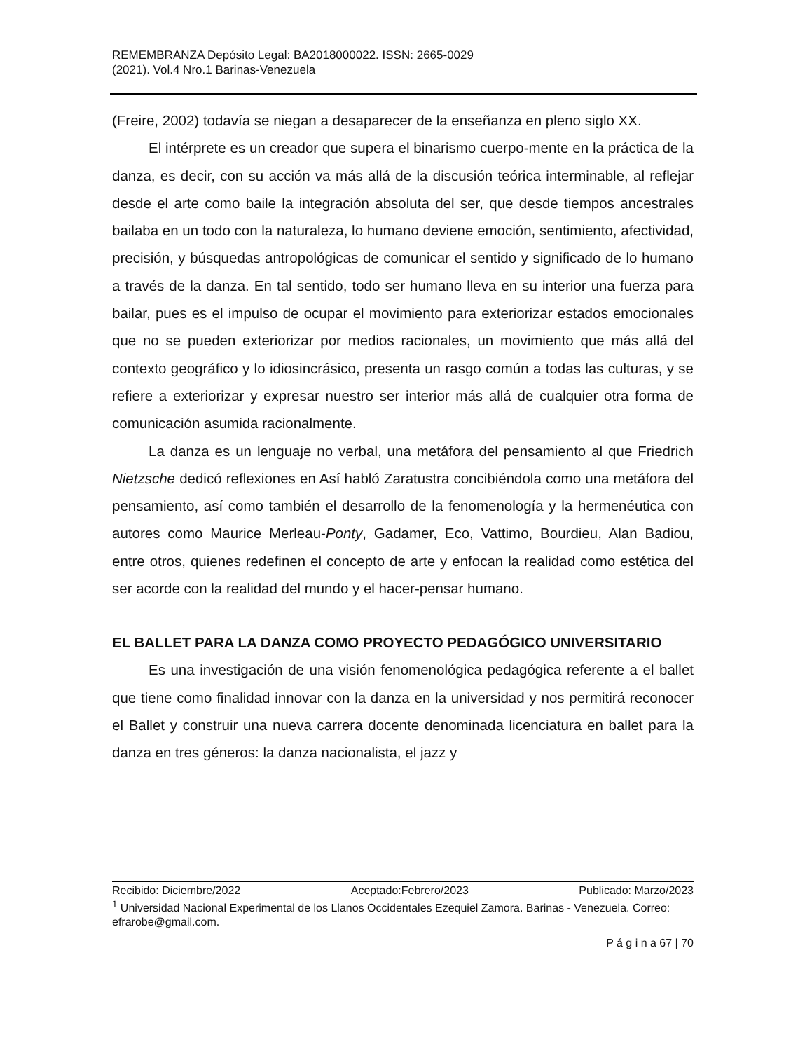REMEMBRANZA Depósito Legal: BA2018000022. ISSN: 2665-0029
(2021). Vol.4 Nro.1 Barinas-Venezuela
(Freire, 2002) todavía se niegan a desaparecer de la enseñanza en pleno siglo XX.
El intérprete es un creador que supera el binarismo cuerpo-mente en la práctica de la danza, es decir, con su acción va más allá de la discusión teórica interminable, al reflejar desde el arte como baile la integración absoluta del ser, que desde tiempos ancestrales bailaba en un todo con la naturaleza, lo humano deviene emoción, sentimiento, afectividad, precisión, y búsquedas antropológicas de comunicar el sentido y significado de lo humano a través de la danza. En tal sentido, todo ser humano lleva en su interior una fuerza para bailar, pues es el impulso de ocupar el movimiento para exteriorizar estados emocionales que no se pueden exteriorizar por medios racionales, un movimiento que más allá del contexto geográfico y lo idiosincrásico, presenta un rasgo común a todas las culturas, y se refiere a exteriorizar y expresar nuestro ser interior más allá de cualquier otra forma de comunicación asumida racionalmente.
La danza es un lenguaje no verbal, una metáfora del pensamiento al que Friedrich Nietzsche dedicó reflexiones en Así habló Zaratustra concibiéndola como una metáfora del pensamiento, así como también el desarrollo de la fenomenología y la hermenéutica con autores como Maurice Merleau-Ponty, Gadamer, Eco, Vattimo, Bourdieu, Alan Badiou, entre otros, quienes redefinen el concepto de arte y enfocan la realidad como estética del ser acorde con la realidad del mundo y el hacer-pensar humano.
EL BALLET PARA LA DANZA COMO PROYECTO PEDAGÓGICO UNIVERSITARIO
Es una investigación de una visión fenomenológica pedagógica referente a el ballet que tiene como finalidad innovar con la danza en la universidad y nos permitirá reconocer el Ballet y construir una nueva carrera docente denominada licenciatura en ballet para la danza en tres géneros: la danza nacionalista, el jazz y
Recibido: Diciembre/2022 Aceptado:Febrero/2023 Publicado: Marzo/2023
<sup>1</sup> Universidad Nacional Experimental de los Llanos Occidentales Ezequiel Zamora. Barinas - Venezuela. Correo: efrarobe@gmail.com.
P á g i n a 67 | 70